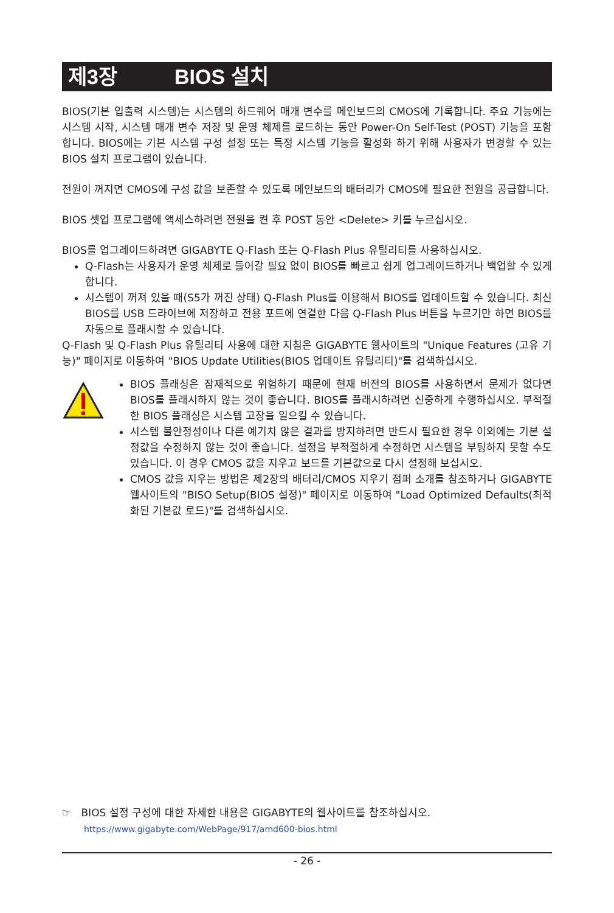제3장 BIOS 설치
BIOS(기본 입출력 시스템)는 시스템의 하드웨어 매개 변수를 메인보드의 CMOS에 기록합니다. 주요 기능에는 시스템 시작, 시스템 매개 변수 저장 및 운영 체제를 로드하는 동안 Power-On Self-Test (POST) 기능을 포함합니다. BIOS에는 기본 시스템 구성 설정 또는 특정 시스템 기능을 활성화 하기 위해 사용자가 변경할 수 있는 BIOS 설치 프로그램이 있습니다.
전원이 꺼지면 CMOS에 구성 값을 보존할 수 있도록 메인보드의 배터리가 CMOS에 필요한 전원을 공급합니다.
BIOS 셋업 프로그램에 액세스하려면 전원을 켠 후 POST 동안 <Delete> 키를 누르십시오.
BIOS를 업그레이드하려면 GIGABYTE Q-Flash 또는 Q-Flash Plus 유틸리티를 사용하십시오.
Q-Flash는 사용자가 운영 체제로 들어갈 필요 없이 BIOS를 빠르고 쉽게 업그레이드하거나 백업할 수 있게 합니다.
시스템이 꺼져 있을 때(S5가 꺼진 상태) Q-Flash Plus를 이용해서 BIOS를 업데이트할 수 있습니다. 최신 BIOS를 USB 드라이브에 저장하고 전용 포트에 연결한 다음 Q-Flash Plus 버튼을 누르기만 하면 BIOS를 자동으로 플래시할 수 있습니다.
Q-Flash 및 Q-Flash Plus 유틸리티 사용에 대한 지침은 GIGABYTE 웹사이트의 "Unique Features (고유 기능)" 페이지로 이동하여 "BIOS Update Utilities(BIOS 업데이트 유틸리티)"를 검색하십시오.
BIOS 플래싱은 잠재적으로 위험하기 때문에 현재 버전의 BIOS를 사용하면서 문제가 없다면 BIOS를 플래시하지 않는 것이 좋습니다. BIOS를 플래시하려면 신중하게 수행하십시오. 부적절한 BIOS 플래싱은 시스템 고장을 일으킬 수 있습니다.
시스템 불안정성이나 다른 예기치 않은 결과를 방지하려면 반드시 필요한 경우 이외에는 기본 설정값을 수정하지 않는 것이 좋습니다. 설정을 부적절하게 수정하면 시스템을 부팅하지 못할 수도 있습니다. 이 경우 CMOS 값을 지우고 보드를 기본값으로 다시 설정해 보십시오.
CMOS 값을 지우는 방법은 제2장의 배터리/CMOS 지우기 점퍼 소개를 참조하거나 GIGABYTE 웹사이트의 "BISO Setup(BIOS 설정)" 페이지로 이동하여 "Load Optimized Defaults(최적화된 기본값 로드)"를 검색하십시오.
☞ BIOS 설정 구성에 대한 자세한 내용은 GIGABYTE의 웹사이트를 참조하십시오.
https://www.gigabyte.com/WebPage/917/amd600-bios.html
- 26 -